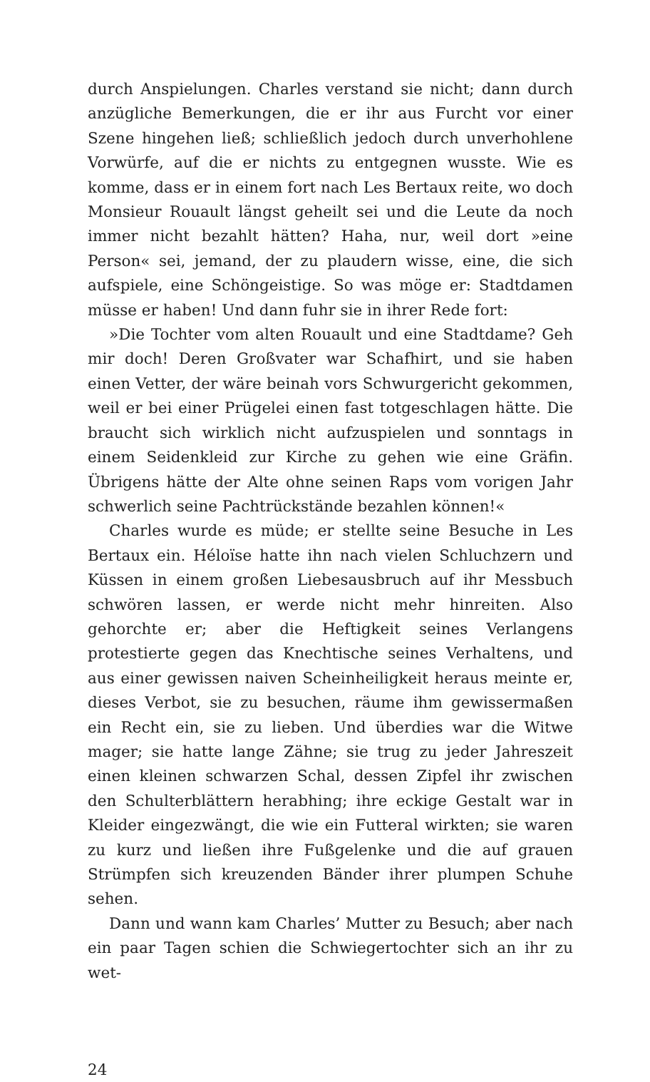durch Anspielungen. Charles verstand sie nicht; dann durch anzügliche Bemerkungen, die er ihr aus Furcht vor einer Szene hingehen ließ; schließlich jedoch durch unverhohlene Vorwürfe, auf die er nichts zu entgegnen wusste. Wie es komme, dass er in einem fort nach Les Bertaux reite, wo doch Monsieur Rouault längst geheilt sei und die Leute da noch immer nicht bezahlt hätten? Haha, nur, weil dort »eine Person« sei, jemand, der zu plaudern wisse, eine, die sich aufspiele, eine Schöngeistige. So was möge er: Stadtdamen müsse er haben! Und dann fuhr sie in ihrer Rede fort:
»Die Tochter vom alten Rouault und eine Stadtdame? Geh mir doch! Deren Großvater war Schafhirt, und sie haben einen Vetter, der wäre beinah vors Schwurgericht gekommen, weil er bei einer Prügelei einen fast totgeschlagen hätte. Die braucht sich wirklich nicht aufzuspielen und sonntags in einem Seidenkleid zur Kirche zu gehen wie eine Gräfin. Übrigens hätte der Alte ohne seinen Raps vom vorigen Jahr schwerlich seine Pachtrückstände bezahlen können!«
Charles wurde es müde; er stellte seine Besuche in Les Bertaux ein. Héloïse hatte ihn nach vielen Schluchzern und Küssen in einem großen Liebesausbruch auf ihr Messbuch schwören lassen, er werde nicht mehr hinreiten. Also gehorchte er; aber die Heftigkeit seines Verlangens protestierte gegen das Knechtische seines Verhaltens, und aus einer gewissen naiven Scheinheiligkeit heraus meinte er, dieses Verbot, sie zu besuchen, räume ihm gewissermaßen ein Recht ein, sie zu lieben. Und überdies war die Witwe mager; sie hatte lange Zähne; sie trug zu jeder Jahreszeit einen kleinen schwarzen Schal, dessen Zipfel ihr zwischen den Schulterblättern herabhing; ihre eckige Gestalt war in Kleider eingezwängt, die wie ein Futteral wirkten; sie waren zu kurz und ließen ihre Fußgelenke und die auf grauen Strümpfen sich kreuzenden Bänder ihrer plumpen Schuhe sehen.
Dann und wann kam Charles’ Mutter zu Besuch; aber nach ein paar Tagen schien die Schwiegertochter sich an ihr zu wet-
24